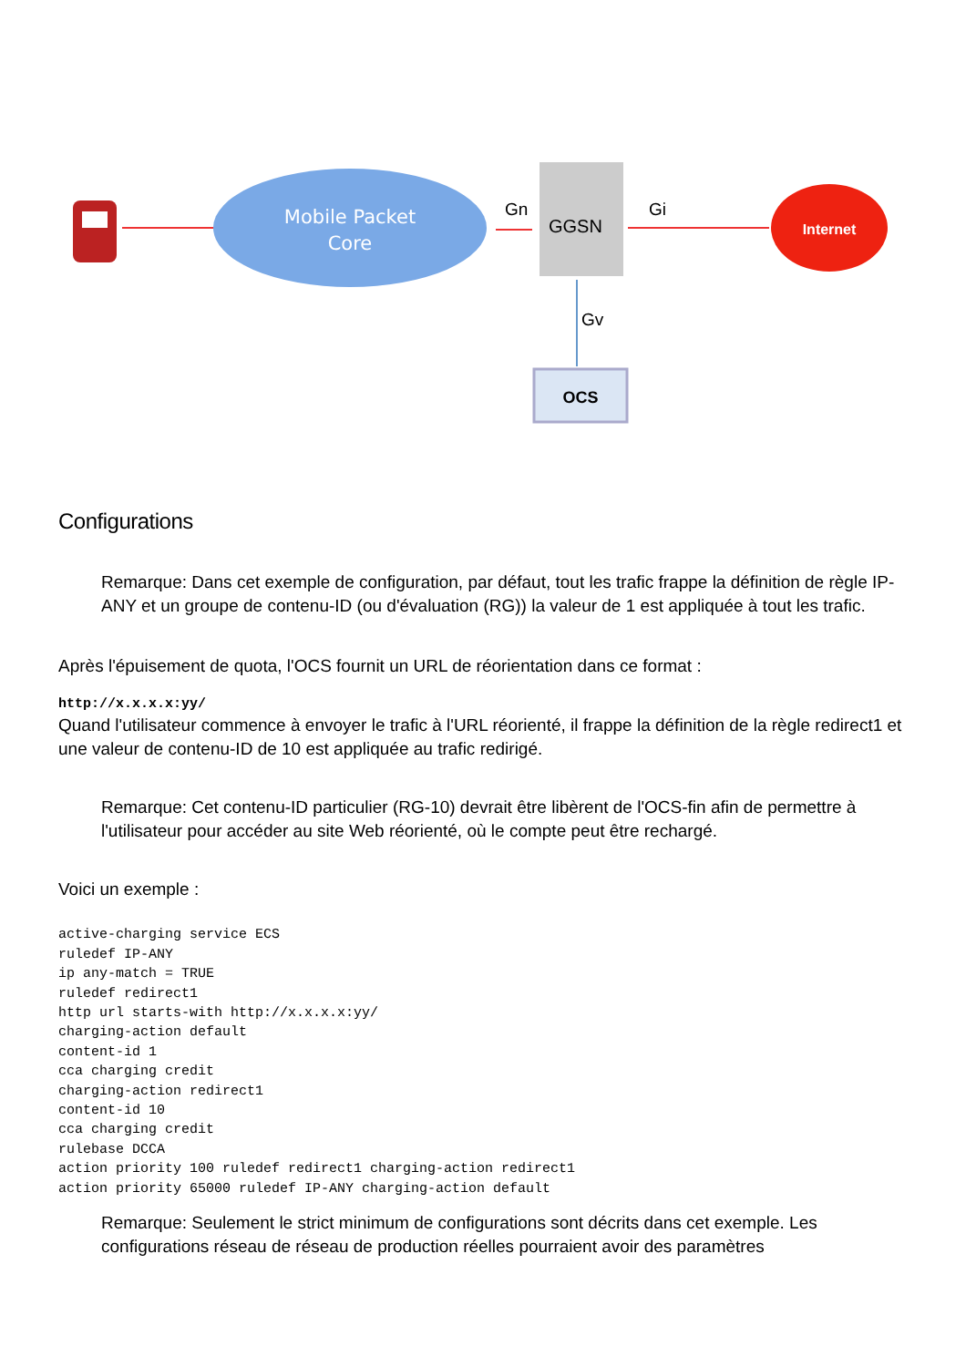Mobile Packet
Core
Gn
GGSN
Gi
Internet
Gv
OCS
Configurations
Remarque: Dans cet exemple de configuration, par défaut, tout les trafic frappe la définition de règle IP-ANY et un groupe de contenu-ID (ou d'évaluation (RG)) la valeur de 1 est appliquée à tout les trafic.
Après l'épuisement de quota, l'OCS fournit un URL de réorientation dans ce format :
http://x.x.x.x:yy/
Quand l'utilisateur commence à envoyer le trafic à l'URL réorienté, il frappe la définition de la règle redirect1 et une valeur de contenu-ID de 10 est appliquée au trafic redirigé.
Remarque: Cet contenu-ID particulier (RG-10) devrait être libèrent de l'OCS-fin afin de permettre à l'utilisateur pour accéder au site Web réorienté, où le compte peut être rechargé.
Voici un exemple :
active-charging service ECS
ruledef IP-ANY
ip any-match = TRUE
ruledef redirect1
http url starts-with http://x.x.x.x:yy/
charging-action default
content-id 1
cca charging credit
charging-action redirect1
content-id 10
cca charging credit
rulebase DCCA
action priority 100 ruledef redirect1 charging-action redirect1
action priority 65000 ruledef IP-ANY charging-action default
Remarque: Seulement le strict minimum de configurations sont décrits dans cet exemple. Les configurations réseau de réseau de production réelles pourraient avoir des paramètres